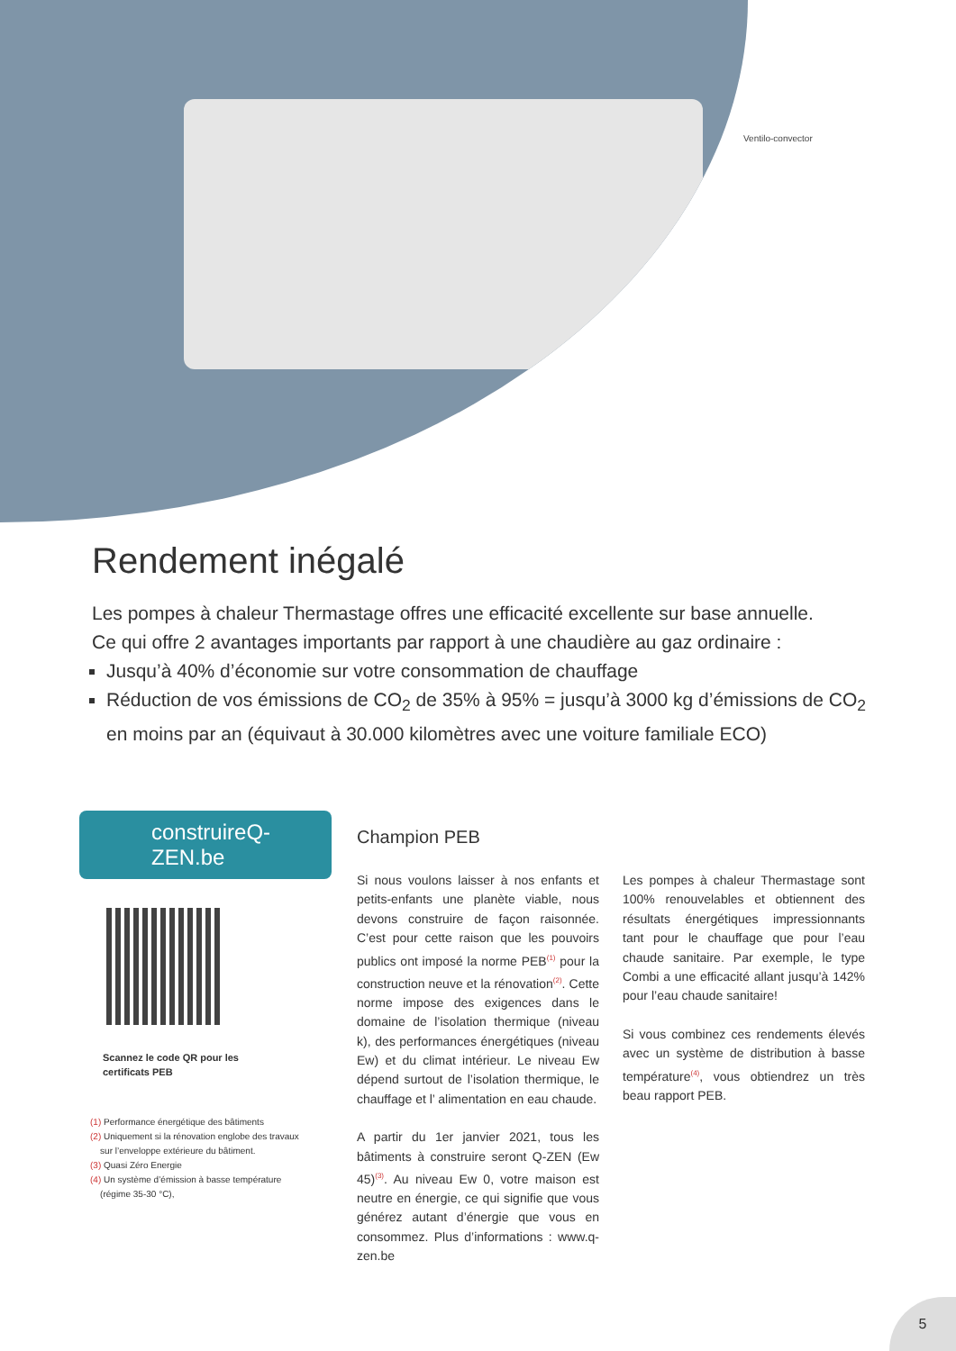Ventilo-convector
Rendement inégalé
Les pompes à chaleur Thermastage offres une efficacité excellente sur base annuelle.
Ce qui offre 2 avantages importants par rapport à une chaudière au gaz ordinaire :
Jusqu’à 40% d’économie sur votre consommation de chauffage
Réduction de vos émissions de CO<sub>2</sub> de 35% à 95% = jusqu’à 3000 kg d’émissions de CO<sub>2</sub> en moins par an (équivaut à 30.000 kilomètres avec une voiture familiale ECO)
construireQ-ZEN.be
Scannez le code QR pour les
certificats PEB
(1) Performance énergétique des bâtiments
(2) Uniquement si la rénovation englobe des travaux
sur l’enveloppe extérieure du bâtiment.
(3) Quasi Zéro Energie
(4) Un système d’émission à basse température
(régime 35-30 °C),
Champion PEB
Si nous voulons laisser à nos enfants et petits-enfants une planète viable, nous devons construire de façon raisonnée. C’est pour cette raison que les pouvoirs publics ont imposé la norme PEB<sup>(1)</sup> pour la construction neuve et la rénovation<sup>(2)</sup>. Cette norme impose des exigences dans le domaine de l’isolation thermique (niveau k), des performances énergétiques (niveau Ew) et du climat intérieur. Le niveau Ew dépend surtout de l’isolation thermique, le chauffage et l’ alimentation en eau chaude.
A partir du 1er janvier 2021, tous les bâtiments à construire seront Q-ZEN (Ew 45)<sup>(3)</sup>. Au niveau Ew 0, votre maison est neutre en énergie, ce qui signifie que vous générez autant d’énergie que vous en consommez. Plus d’informations : www.q-zen.be
Les pompes à chaleur Thermastage sont 100% renouvelables et obtiennent des résultats énergétiques impressionnants tant pour le chauffage que pour l’eau chaude sanitaire. Par exemple, le type Combi a une efficacité allant jusqu’à 142% pour l’eau chaude sanitaire!
Si vous combinez ces rendements élevés avec un système de distribution à basse température<sup>(4)</sup>, vous obtiendrez un très beau rapport PEB.
5